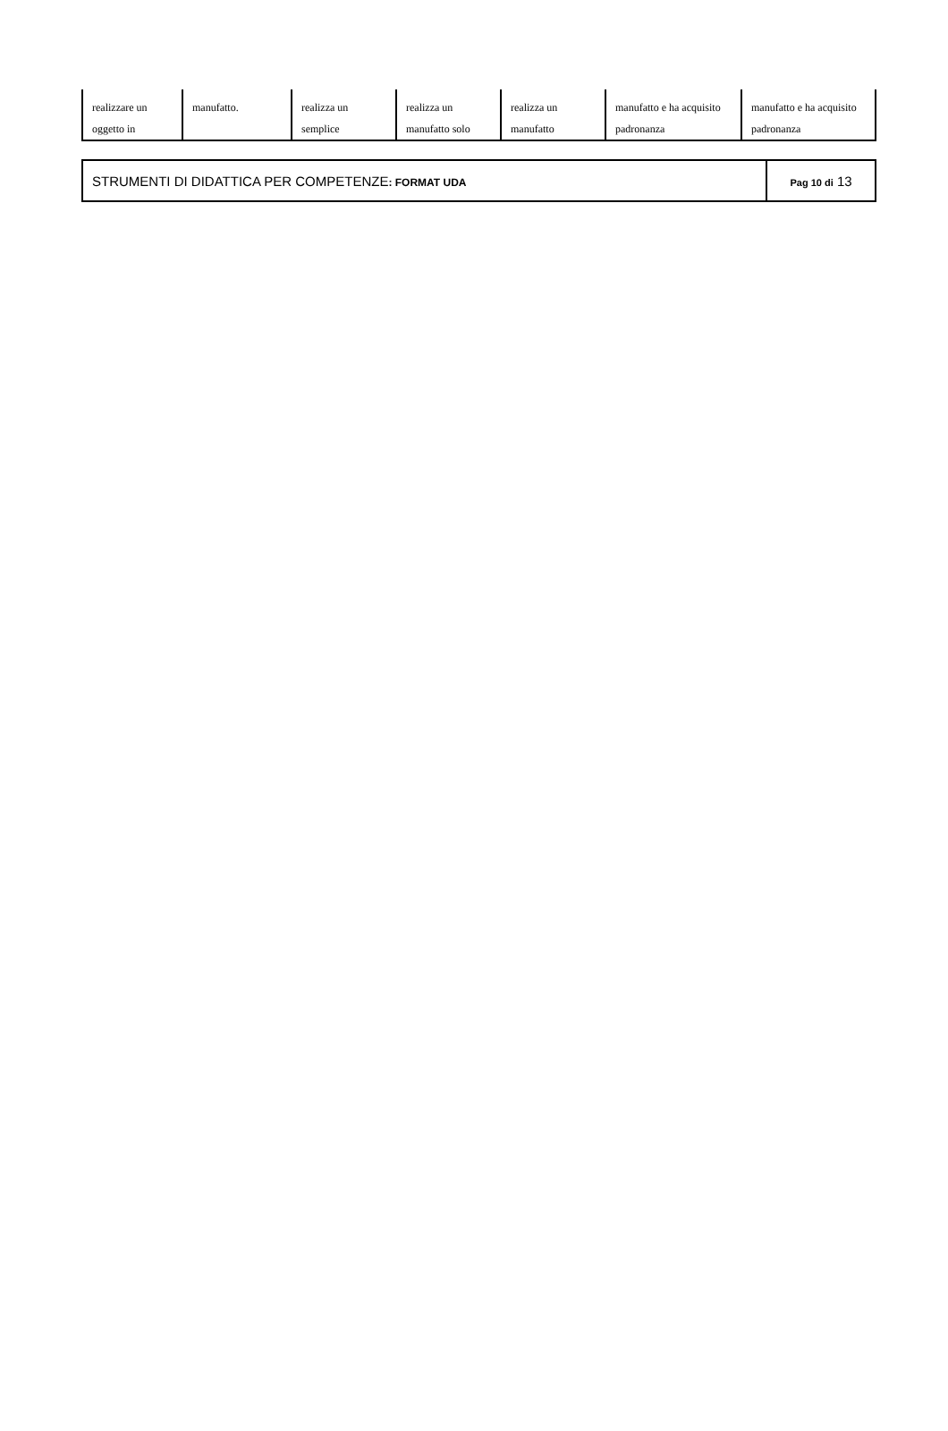| realizzare un oggetto in | manufatto. | realizza un semplice | realizza un manufatto solo | realizza un manufatto | manufatto e ha acquisito padronanza | manufatto e ha acquisito padronanza |
| STRUMENTI DI DIDATTICA PER COMPETENZE : FORMAT UDA | Pag 10 di 13 |